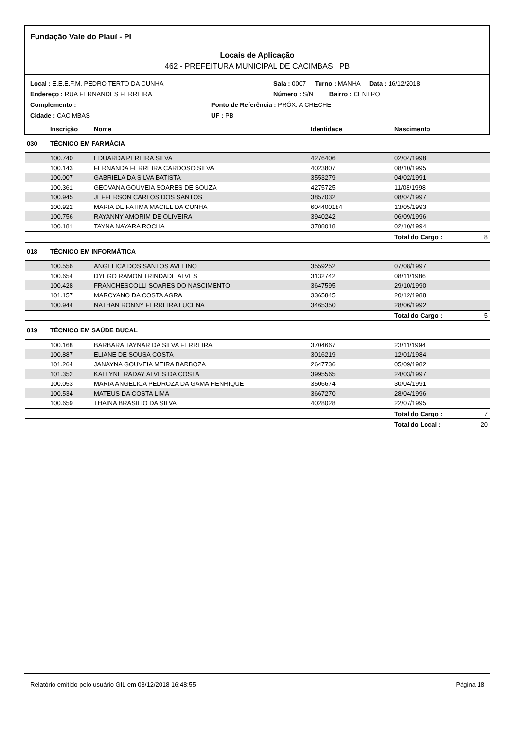Fundação Vale do Piauí - PI
Locais de Aplicação
462 - PREFEITURA MUNICIPAL DE CACIMBAS PB
Local : E.E.E.F.M. PEDRO TERTO DA CUNHA Sala : 0007 Turno : MANHA Data : 16/12/2018
Endereço : RUA FERNANDES FERREIRA Número : S/N Bairro : CENTRO
Complemento : Ponto de Referência : PRÓX. A CRECHE
Cidade : CACIMBAS UF : PB
| | Inscrição | Nome | Identidade | Nascimento | |
| --- | --- | --- | --- | --- | --- |
| 030 | TÉCNICO EM FARMÁCIA | | | | |
| | 100.740 | EDUARDA PEREIRA SILVA | 4276406 | 02/04/1998 | |
| | 100.143 | FERNANDA FERREIRA CARDOSO SILVA | 4023807 | 08/10/1995 | |
| | 100.007 | GABRIELA DA SILVA BATISTA | 3553279 | 04/02/1991 | |
| | 100.361 | GEOVANA GOUVEIA SOARES DE SOUZA | 4275725 | 11/08/1998 | |
| | 100.945 | JEFFERSON CARLOS DOS SANTOS | 3857032 | 08/04/1997 | |
| | 100.922 | MARIA DE FATIMA MACIEL DA CUNHA | 604400184 | 13/05/1993 | |
| | 100.756 | RAYANNY AMORIM DE OLIVEIRA | 3940242 | 06/09/1996 | |
| | 100.181 | TAYNA NAYARA ROCHA | 3788018 | 02/10/1994 | |
| | | | | Total do Cargo : | 8 |
| 018 | TÉCNICO EM INFORMÁTICA | | | | |
| | 100.556 | ANGELICA DOS SANTOS AVELINO | 3559252 | 07/08/1997 | |
| | 100.654 | DYEGO RAMON TRINDADE ALVES | 3132742 | 08/11/1986 | |
| | 100.428 | FRANCHESCOLLI SOARES DO NASCIMENTO | 3647595 | 29/10/1990 | |
| | 101.157 | MARCYANO DA COSTA AGRA | 3365845 | 20/12/1988 | |
| | 100.944 | NATHAN RONNY FERREIRA LUCENA | 3465350 | 28/06/1992 | |
| | | | | Total do Cargo : | 5 |
| 019 | TÉCNICO EM SAÚDE BUCAL | | | | |
| | 100.168 | BARBARA TAYNAR DA SILVA FERREIRA | 3704667 | 23/11/1994 | |
| | 100.887 | ELIANE DE SOUSA COSTA | 3016219 | 12/01/1984 | |
| | 101.264 | JANAYNA GOUVEIA MEIRA BARBOZA | 2647736 | 05/09/1982 | |
| | 101.352 | KALLYNE RADAY ALVES DA COSTA | 3995565 | 24/03/1997 | |
| | 100.053 | MARIA ANGELICA PEDROZA DA GAMA HENRIQUE | 3506674 | 30/04/1991 | |
| | 100.534 | MATEUS DA COSTA LIMA | 3667270 | 28/04/1996 | |
| | 100.659 | THAINA BRASILIO DA SILVA | 4028028 | 22/07/1995 | |
| | | | | Total do Cargo : | 7 |
| | | | | Total do Local : | 20 |
Relatório emitido pelo usuário GIL em 03/12/2018 16:48:55 Página 18